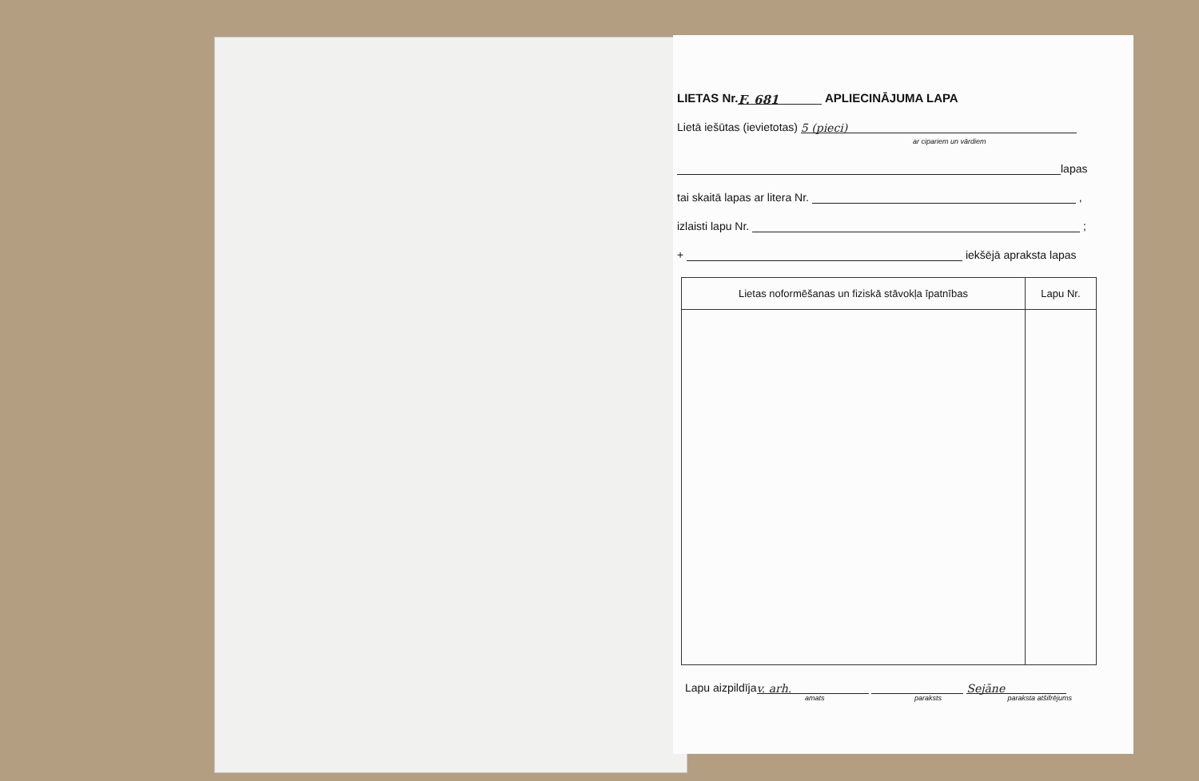LIETAS Nr. F. 681 APLIECINĀJUMA LAPA
Lietā iešūtas (ievietotas) 5 (pieci)
ar cipariem un vārdiem
lapas
tai skaitā lapas ar litera Nr. ,
izlaisti lapu Nr. ;
+ iekšējā apraksta lapas
| Lietas noformēšanas un fiziskā stāvokļa īpatnības | Lapu Nr. |
| --- | --- |
Lapu aizpildīja v. arh. Sejāne
amats paraksts paraksta atšifrējums